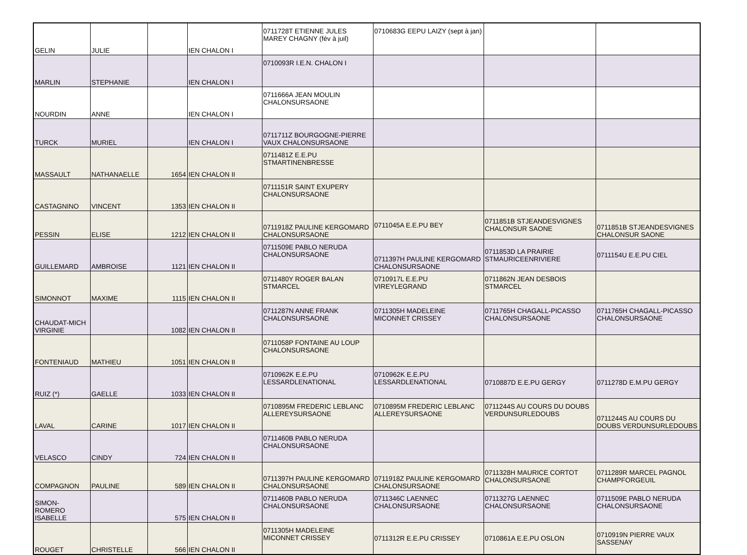| GELIN | JULIE | | IEN CHALON I | 0711728T ETIENNE JULES MAREY CHAGNY (fév à juil) | 0710683G EEPU LAIZY (sept à jan) | | |
| MARLIN | STEPHANIE | | IEN CHALON I | 0710093R I.E.N. CHALON I | | | |
| NOURDIN | ANNE | | IEN CHALON I | 0711666A JEAN MOULIN CHALONSURSAONE | | | |
| TURCK | MURIEL | | IEN CHALON I | 0711711Z BOURGOGNE-PIERRE VAUX CHALONSURSAONE | | | |
| MASSAULT | NATHANAELLE | 1654 | IEN CHALON II | 0711481Z E.E.PU STMARTINENBRESSE | | | |
| CASTAGNINO | VINCENT | 1353 | IEN CHALON II | 0711151R SAINT EXUPERY CHALONSURSAONE | | | |
| PESSIN | ELISE | 1212 | IEN CHALON II | 0711918Z PAULINE KERGOMARD CHALONSURSAONE | 0711045A E.E.PU BEY | 0711851B STJEANDESVIGNES CHALONSUR SAONE | 0711851B STJEANDESVIGNES CHALONSUR SAONE |
| GUILLEMARD | AMBROISE | 1121 | IEN CHALON II | 0711509E PABLO NERUDA CHALONSURSAONE | 0711397H PAULINE KERGOMARD CHALONSURSAONE | 0711853D LA PRAIRIE STMAURICEENRIVIERE | 0711154U E.E.PU CIEL |
| SIMONNOT | MAXIME | 1115 | IEN CHALON II | 0711480Y ROGER BALAN STMARCEL | 0710917L E.E.PU VIREYLEGRAND | 0711862N JEAN DESBOIS STMARCEL | |
| CHAUDAT-MICH VIRGINIE | | 1082 | IEN CHALON II | 0711287N ANNE FRANK CHALONSURSAONE | 0711305H MADELEINE MICONNET CRISSEY | 0711765H CHAGALL-PICASSO CHALONSURSAONE | 0711765H CHAGALL-PICASSO CHALONSURSAONE |
| FONTENIAUD | MATHIEU | 1051 | IEN CHALON II | 0711058P FONTAINE AU LOUP CHALONSURSAONE | | | |
| RUIZ (*) | GAELLE | 1033 | IEN CHALON II | 0710962K E.E.PU LESSARDLENATIONAL | 0710962K E.E.PU LESSARDLENATIONAL | 0710887D E.E.PU GERGY | 0711278D E.M.PU GERGY |
| LAVAL | CARINE | 1017 | IEN CHALON II | 0710895M FREDERIC LEBLANC ALLEREYSURSAONE | 0710895M FREDERIC LEBLANC ALLEREYSURSAONE | 0711244S AU COURS DU DOUBS VERDUNSURLEDOUBS | 0711244S AU COURS DU DOUBS VERDUNSURLEDOUBS |
| VELASCO | CINDY | 724 | IEN CHALON II | 0711460B PABLO NERUDA CHALONSURSAONE | | | |
| COMPAGNON | PAULINE | 589 | IEN CHALON II | 0711397H PAULINE KERGOMARD CHALONSURSAONE | 0711918Z PAULINE KERGOMARD CHALONSURSAONE | 0711328H MAURICE CORTOT CHALONSURSAONE | 0711289R MARCEL PAGNOL CHAMPFORGEUIL |
| SIMON-ROMERO ISABELLE | | 575 | IEN CHALON II | 0711460B PABLO NERUDA CHALONSURSAONE | 0711346C LAENNEC CHALONSURSAONE | 0711327G LAENNEC CHALONSURSAONE | 0711509E PABLO NERUDA CHALONSURSAONE |
| ROUGET | CHRISTELLE | 566 | IEN CHALON II | 0711305H MADELEINE MICONNET CRISSEY | 0711312R E.E.PU CRISSEY | 0710861A E.E.PU OSLON | 0710919N PIERRE VAUX SASSENAY |